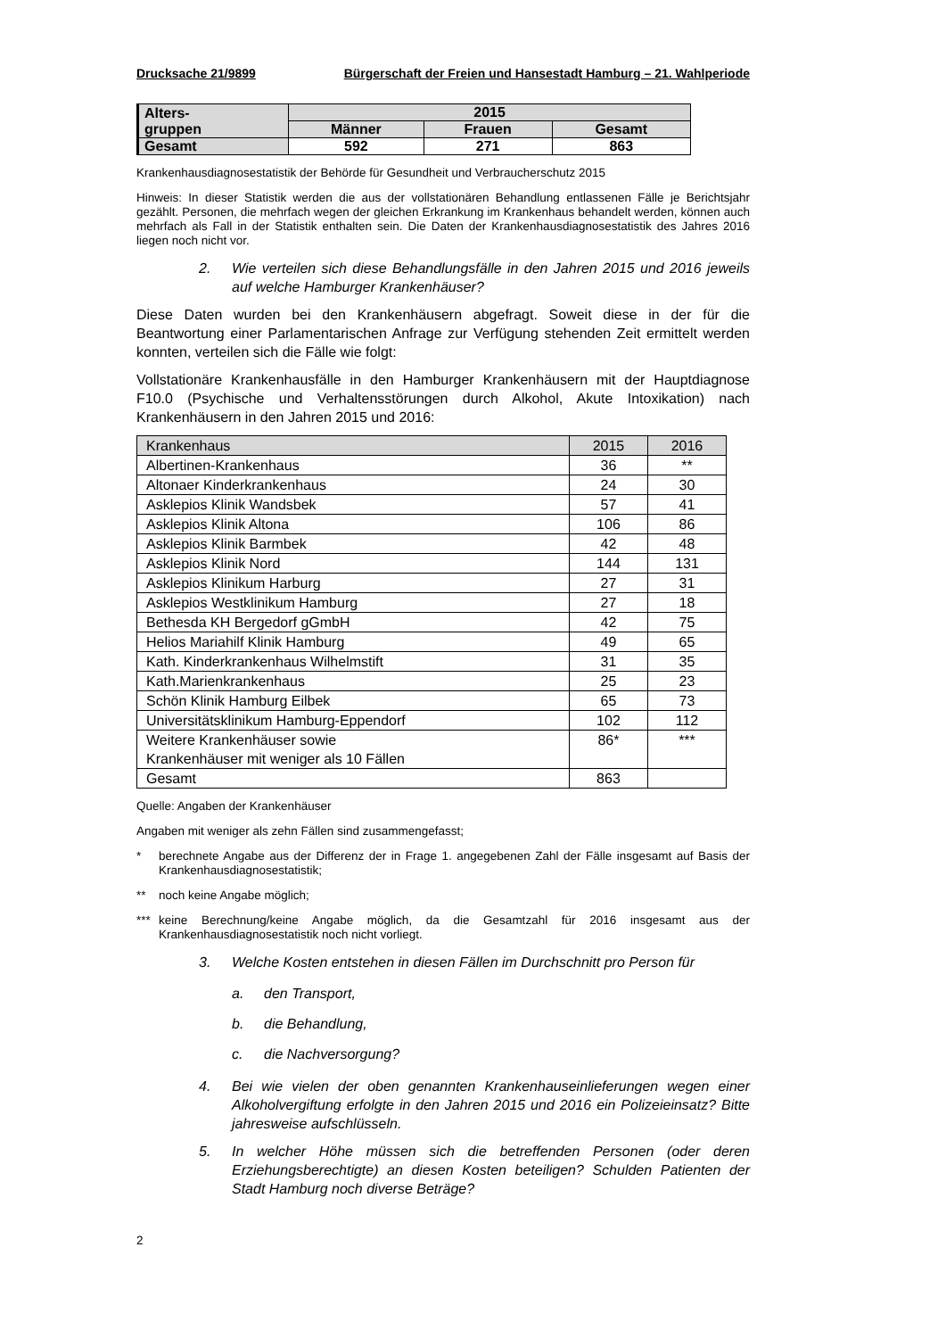Drucksache 21/9899 Bürgerschaft der Freien und Hansestadt Hamburg – 21. Wahlperiode
| Alters- gruppen | 2015 | | |
| --- | --- | --- | --- |
| | Männer | Frauen | Gesamt |
| Gesamt | 592 | 271 | 863 |
Krankenhausdiagnosestatistik der Behörde für Gesundheit und Verbraucherschutz 2015
Hinweis: In dieser Statistik werden die aus der vollstationären Behandlung entlassenen Fälle je Berichtsjahr gezählt. Personen, die mehrfach wegen der gleichen Erkrankung im Krankenhaus behandelt werden, können auch mehrfach als Fall in der Statistik enthalten sein. Die Daten der Krankenhausdiagnosestatistik des Jahres 2016 liegen noch nicht vor.
2. Wie verteilen sich diese Behandlungsfälle in den Jahren 2015 und 2016 jeweils auf welche Hamburger Krankenhäuser?
Diese Daten wurden bei den Krankenhäusern abgefragt. Soweit diese in der für die Beantwortung einer Parlamentarischen Anfrage zur Verfügung stehenden Zeit ermittelt werden konnten, verteilen sich die Fälle wie folgt:
Vollstationäre Krankenhausfälle in den Hamburger Krankenhäusern mit der Hauptdiagnose F10.0 (Psychische und Verhaltensstörungen durch Alkohol, Akute Intoxikation) nach Krankenhäusern in den Jahren 2015 und 2016:
| Krankenhaus | 2015 | 2016 |
| Albertinen-Krankenhaus | 36 | ** |
| Altonaer Kinderkrankenhaus | 24 | 30 |
| Asklepios Klinik Wandsbek | 57 | 41 |
| Asklepios Klinik Altona | 106 | 86 |
| Asklepios Klinik Barmbek | 42 | 48 |
| Asklepios Klinik Nord | 144 | 131 |
| Asklepios Klinikum Harburg | 27 | 31 |
| Asklepios Westklinikum Hamburg | 27 | 18 |
| Bethesda KH Bergedorf gGmbH | 42 | 75 |
| Helios Mariahilf Klinik Hamburg | 49 | 65 |
| Kath. Kinderkrankenhaus Wilhelmstift | 31 | 35 |
| Kath.Marienkrankenhaus | 25 | 23 |
| Schön Klinik Hamburg Eilbek | 65 | 73 |
| Universitätsklinikum Hamburg-Eppendorf | 102 | 112 |
| Weitere Krankenhäuser sowie Krankenhäuser mit weniger als 10 Fällen | 86* | *** |
| Gesamt | 863 | |
Quelle: Angaben der Krankenhäuser
Angaben mit weniger als zehn Fällen sind zusammengefasst;
* berechnete Angabe aus der Differenz der in Frage 1. angegebenen Zahl der Fälle insgesamt auf Basis der Krankenhausdiagnosestatistik;
** noch keine Angabe möglich;
*** keine Berechnung/keine Angabe möglich, da die Gesamtzahl für 2016 insgesamt aus der Krankenhausdiagnosestatistik noch nicht vorliegt.
3. Welche Kosten entstehen in diesen Fällen im Durchschnitt pro Person für
a. den Transport,
b. die Behandlung,
c. die Nachversorgung?
4. Bei wie vielen der oben genannten Krankenhauseinlieferungen wegen einer Alkoholvergiftung erfolgte in den Jahren 2015 und 2016 ein Polizeieinsatz? Bitte jahresweise aufschlüsseln.
5. In welcher Höhe müssen sich die betreffenden Personen (oder deren Erziehungsberechtigte) an diesen Kosten beteiligen? Schulden Patienten der Stadt Hamburg noch diverse Beträge?
2